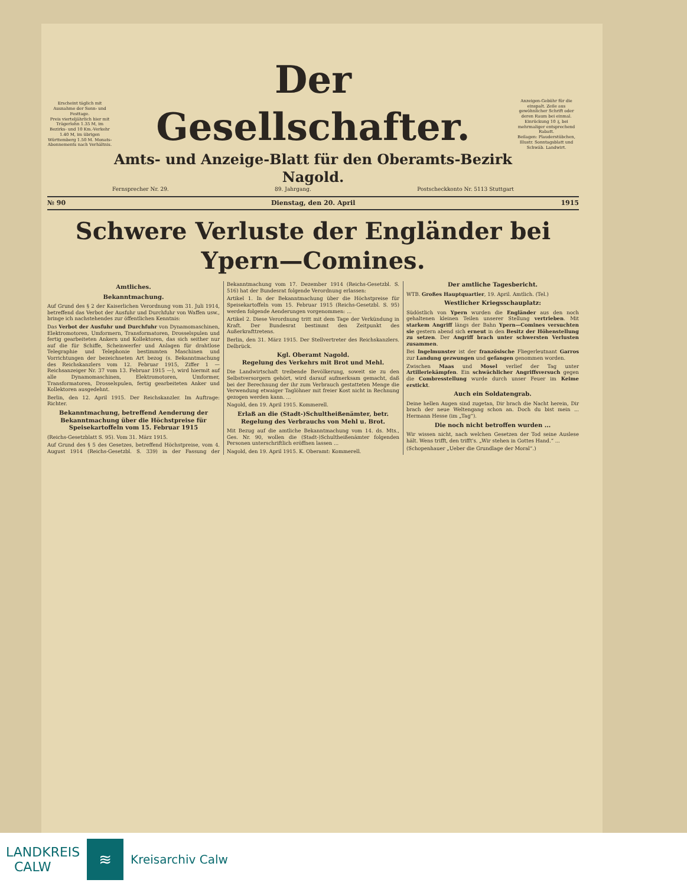Erscheint täglich mit Ausnahme der Sonn- und Festtage.
Preis vierteljährlich hier mit Trägerlohn 1.35 M, im Bezirks- und 10 Km.-Verkehr 1.40 M, im übrigen Württemberg 1.50 M. Monats-Abonnements nach Verhältnis.
Der Gesellschafter.
Amts- und Anzeige-Blatt für den Oberamts-Bezirk Nagold.
Fernsprecher Nr. 29. 89. Jahrgang. Postscheckkonto Nr. 5113 Stuttgart
Anzeigen-Gebühr für die einspalt. Zeile aus gewöhnlicher Schrift oder deren Raum bei einmal. Einrückung 10 ₰, bei mehrmaliger entsprechend Rabatt.
Beilagen: Plauderstübchen, Illustr. Sonntagsblatt und Schwäb. Landwirt.
№ 90 Dienstag, den 20. April 1915
Schwere Verluste der Engländer bei Ypern—Comines.
Amtliches.
Bekanntmachung.
Auf Grund des § 2 der Kaiserlichen Verordnung vom 31. Juli 1914, betreffend das Verbot der Ausfuhr und Durchfuhr von Waffen usw., bringe ich nachstehendes zur öffentlichen Kenntnis:
Das Verbot der Ausfuhr und Durchfuhr von Dynamomaschinen, Elektromotoren, Umformern, Transformatoren, Drosselspulen und fertig gearbeiteten Ankern und Kollektoren, das sich seither nur auf die für Schiffe, Scheinwerfer und Anlagen für drahtlose Telegraphie und Telephonie bestimmten Maschinen und Vorrichtungen der bezeichneten Art bezog (s. Bekanntmachung des Reichskanzlers vom 12. Februar 1915, Ziffer 1 — Reichsanzeiger Nr. 37 vom 13. Februar 1915 —), wird hiermit auf alle Dynamomaschinen, Elektromotoren, Umformer, Transformatoren, Drosselspulen, fertig gearbeiteten Anker und Kollektoren ausgedehnt.
Berlin, den 12. April 1915. Der Reichskanzler. Im Auftrage: Richter.
Bekanntmachung, betreffend Aenderung der Bekanntmachung über die Höchstpreise für Speisekartoffeln vom 15. Februar 1915
(Reichs-Gesetzblatt S. 95). Vom 31. März 1915.
Auf Grund des § 5 des Gesetzes, betreffend Höchstpreise, vom 4. August 1914 (Reichs-Gesetzbl. S. 339) in der Fassung der Bekanntmachung vom 17. Dezember 1914 (Reichs-Gesetzbl. S. 516) hat der Bundesrat folgende Verordnung erlassen:
Artikel 1. In der Bekanntmachung über die Höchstpreise für Speisekartoffeln vom 15. Februar 1915 (Reichs-Gesetzbl. S. 95) werden folgende Aenderungen vorgenommen: ...
Artikel 2. Diese Verordnung tritt mit dem Tage der Verkündung in Kraft. Der Bundesrat bestimmt den Zeitpunkt des Außerkrafttretens.
Berlin, den 31. März 1915. Der Stellvertreter des Reichskanzlers. Delbrück.
Kgl. Oberamt Nagold.
Regelung des Verkehrs mit Brot und Mehl.
Die Landwirtschaft treibende Bevölkerung, soweit sie zu den Selbstversorgern gehört, wird darauf aufmerksam gemacht, daß bei der Berechnung der ihr zum Verbrauch gestatteten Menge die Verwendung etwaiger Taglöhner mit freier Kost nicht in Rechnung gezogen werden kann. ...
Nagold, den 19. April 1915. Kommerell.
Erlaß an die (Stadt-)Schultheißenämter, betr. Regelung des Verbrauchs von Mehl u. Brot.
Mit Bezug auf die amtliche Bekanntmachung vom 14. ds. Mts., Ges. Nr. 90, wollen die (Stadt-)Schultheißenämter folgenden Personen unterschriftlich eröffnen lassen ...
Nagold, den 19. April 1915. K. Oberamt: Kommerell.
Der amtliche Tagesbericht.
WTB. Großes Hauptquartier, 19. April. Amtlich. (Tel.)
Westlicher Kriegsschauplatz:
Südöstlich von Ypern wurden die Engländer aus den noch gehaltenen kleinen Teilen unserer Stellung vertrieben. Mit starkem Angriff längs der Bahn Ypern—Comines versuchten sie gestern abend sich erneut in den Besitz der Höhenstellung zu setzen. Der Angriff brach unter schwersten Verlusten zusammen.
Bei Ingelmunster ist der französische Fliegerleutnant Garros zur Landung gezwungen und gefangen genommen worden.
Zwischen Maas und Mosel verlief der Tag unter Artilleriekämpfen. Ein schwächlicher Angriffsversuch gegen die Combresstellung wurde durch unser Feuer im Keime erstickt.
Auch ein Soldatengrab.
Deine hellen Augen sind zugetan, Dir brach die Nacht herein, Dir brach der neue Weltengang schon an. Doch du bist mein ... Hermann Hesse (im „Tag“).
Die noch nicht betroffen wurden ...
Wir wissen nicht, nach welchen Gesetzen der Tod seine Auslese hält. Wens trifft, den trifft's. „Wir stehen in Gottes Hand.“ ...
(Schopenhauer „Ueber die Grundlage der Moral“.)
LANDKREIS
CALW ≋ Kreisarchiv Calw